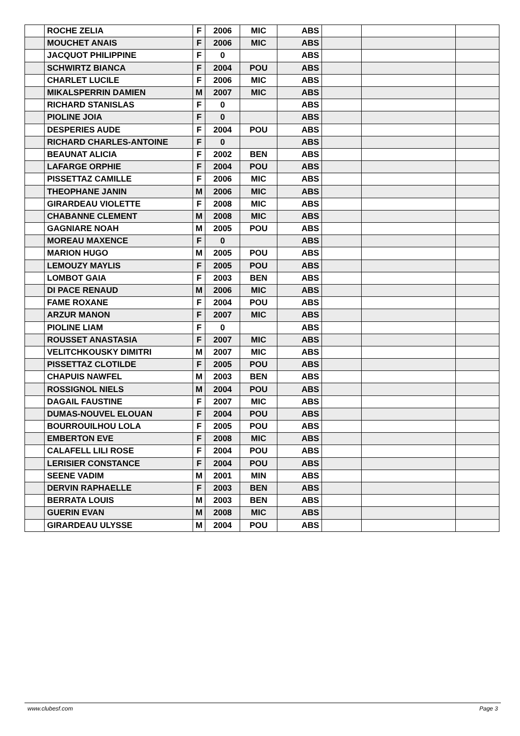| | ROCHE ZELIA | F | 2006 | MIC | ABS | | | |
| | MOUCHET ANAIS | F | 2006 | MIC | ABS | | | |
| | JACQUOT PHILIPPINE | F | 0 | | ABS | | | |
| | SCHWIRTZ BIANCA | F | 2004 | POU | ABS | | | |
| | CHARLET LUCILE | F | 2006 | MIC | ABS | | | |
| | MIKALSPERRIN DAMIEN | M | 2007 | MIC | ABS | | | |
| | RICHARD STANISLAS | F | 0 | | ABS | | | |
| | PIOLINE JOIA | F | 0 | | ABS | | | |
| | DESPERIES AUDE | F | 2004 | POU | ABS | | | |
| | RICHARD CHARLES-ANTOINE | F | 0 | | ABS | | | |
| | BEAUNAT ALICIA | F | 2002 | BEN | ABS | | | |
| | LAFARGE ORPHIE | F | 2004 | POU | ABS | | | |
| | PISSETTAZ CAMILLE | F | 2006 | MIC | ABS | | | |
| | THEOPHANE JANIN | M | 2006 | MIC | ABS | | | |
| | GIRARDEAU VIOLETTE | F | 2008 | MIC | ABS | | | |
| | CHABANNE CLEMENT | M | 2008 | MIC | ABS | | | |
| | GAGNIARE NOAH | M | 2005 | POU | ABS | | | |
| | MOREAU MAXENCE | F | 0 | | ABS | | | |
| | MARION HUGO | M | 2005 | POU | ABS | | | |
| | LEMOUZY MAYLIS | F | 2005 | POU | ABS | | | |
| | LOMBOT GAIA | F | 2003 | BEN | ABS | | | |
| | DI PACE RENAUD | M | 2006 | MIC | ABS | | | |
| | FAME ROXANE | F | 2004 | POU | ABS | | | |
| | ARZUR MANON | F | 2007 | MIC | ABS | | | |
| | PIOLINE LIAM | F | 0 | | ABS | | | |
| | ROUSSET ANASTASIA | F | 2007 | MIC | ABS | | | |
| | VELITCHKOUSKY DIMITRI | M | 2007 | MIC | ABS | | | |
| | PISSETTAZ CLOTILDE | F | 2005 | POU | ABS | | | |
| | CHAPUIS NAWFEL | M | 2003 | BEN | ABS | | | |
| | ROSSIGNOL NIELS | M | 2004 | POU | ABS | | | |
| | DAGAIL FAUSTINE | F | 2007 | MIC | ABS | | | |
| | DUMAS-NOUVEL ELOUAN | F | 2004 | POU | ABS | | | |
| | BOURROUILHOU LOLA | F | 2005 | POU | ABS | | | |
| | EMBERTON EVE | F | 2008 | MIC | ABS | | | |
| | CALAFELL LILI ROSE | F | 2004 | POU | ABS | | | |
| | LERISIER CONSTANCE | F | 2004 | POU | ABS | | | |
| | SEENE VADIM | M | 2001 | MIN | ABS | | | |
| | DERVIN RAPHAELLE | F | 2003 | BEN | ABS | | | |
| | BERRATA LOUIS | M | 2003 | BEN | ABS | | | |
| | GUERIN EVAN | M | 2008 | MIC | ABS | | | |
| | GIRARDEAU ULYSSE | M | 2004 | POU | ABS | | | |
www.clubesf.com Page 3